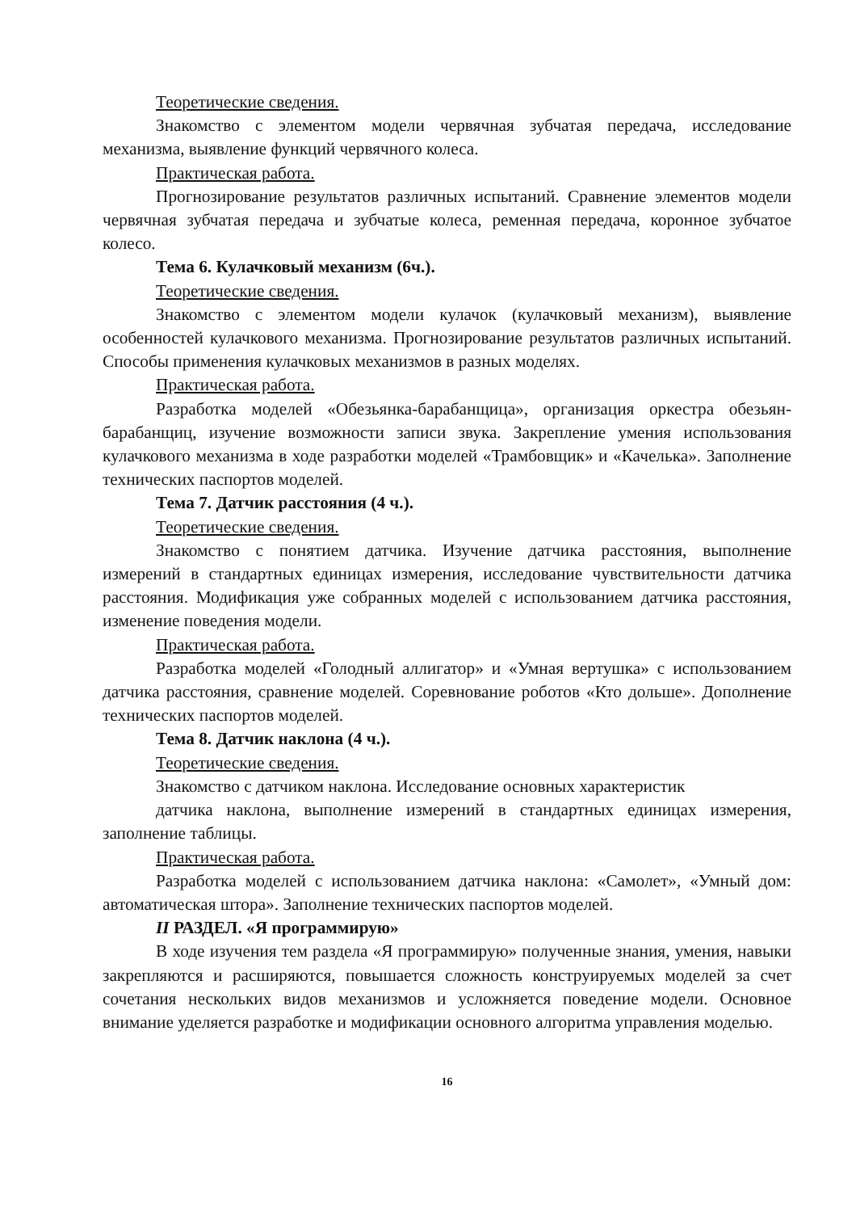Теоретические сведения.
Знакомство с элементом модели червячная зубчатая передача, исследование механизма, выявление функций червячного колеса.
Практическая работа.
Прогнозирование результатов различных испытаний. Сравнение элементов модели червячная зубчатая передача и зубчатые колеса, ременная передача, коронное зубчатое колесо.
Тема 6. Кулачковый механизм (6ч.).
Теоретические сведения.
Знакомство с элементом модели кулачок (кулачковый механизм), выявление особенностей кулачкового механизма. Прогнозирование результатов различных испытаний. Способы применения кулачковых механизмов в разных моделях.
Практическая работа.
Разработка моделей «Обезьянка-барабанщица», организация оркестра обезьян-барабанщиц, изучение возможности записи звука. Закрепление умения использования кулачкового механизма в ходе разработки моделей «Трамбовщик» и «Качелька». Заполнение технических паспортов моделей.
Тема 7. Датчик расстояния (4 ч.).
Теоретические сведения.
Знакомство с понятием датчика. Изучение датчика расстояния, выполнение измерений в стандартных единицах измерения, исследование чувствительности датчика расстояния. Модификация уже собранных моделей с использованием датчика расстояния, изменение поведения модели.
Практическая работа.
Разработка моделей «Голодный аллигатор» и «Умная вертушка» с использованием датчика расстояния, сравнение моделей. Соревнование роботов «Кто дольше». Дополнение технических паспортов моделей.
Тема 8. Датчик наклона (4 ч.).
Теоретические сведения.
Знакомство с датчиком наклона. Исследование основных характеристик
датчика наклона, выполнение измерений в стандартных единицах измерения, заполнение таблицы.
Практическая работа.
Разработка моделей с использованием датчика наклона: «Самолет», «Умный дом: автоматическая штора». Заполнение технических паспортов моделей.
II РАЗДЕЛ. «Я программирую»
В ходе изучения тем раздела «Я программирую» полученные знания, умения, навыки закрепляются и расширяются, повышается сложность конструируемых моделей за счет сочетания нескольких видов механизмов и усложняется поведение модели. Основное внимание уделяется разработке и модификации основного алгоритма управления моделью.
16